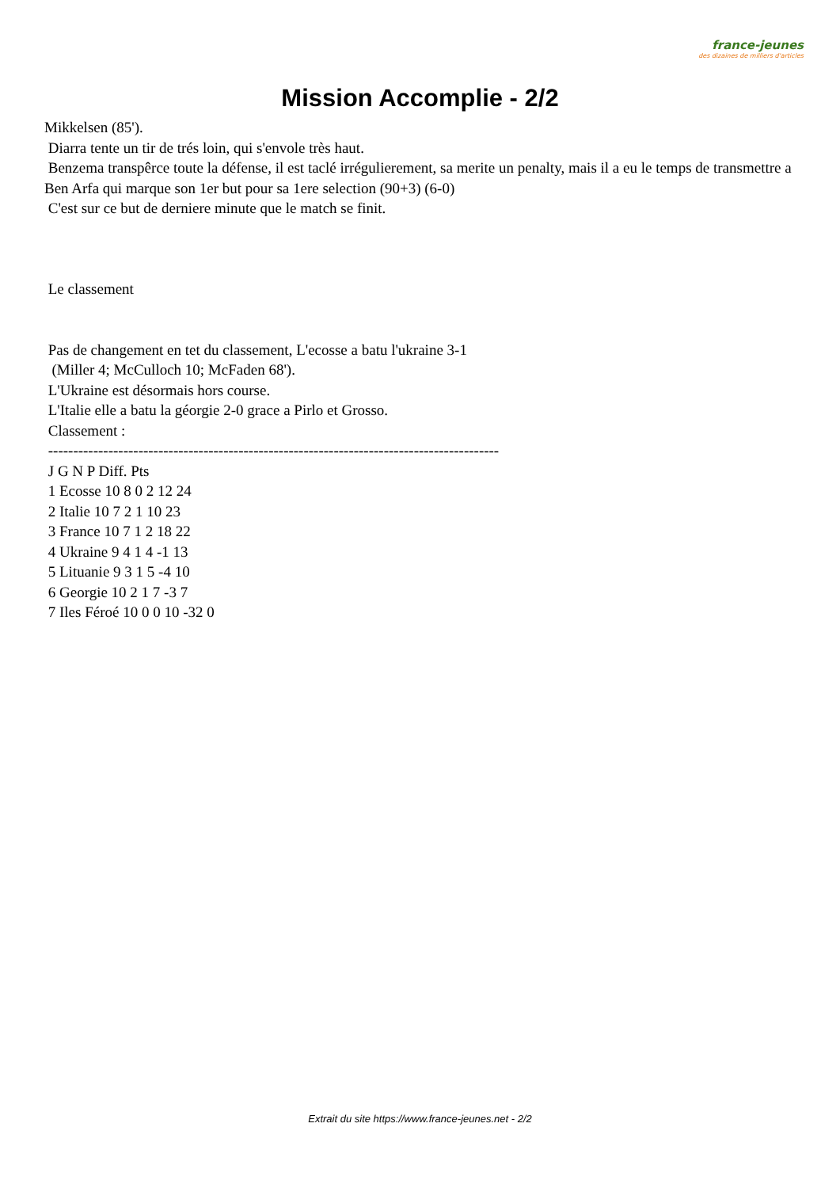france-jeunes
des dizaines de milliers d'articles
Mission Accomplie - 2/2
Mikkelsen (85').
Diarra tente un tir de trés loin, qui s'envole très haut.
Benzema transpêrce toute la défense, il est taclé irrégulierement, sa merite un penalty, mais il a eu le temps de transmettre a Ben Arfa qui marque son 1er but pour sa 1ere selection (90+3) (6-0)
C'est sur ce but de derniere minute que le match se finit.
Le classement
Pas de changement en tet du classement, L'ecosse a batu l'ukraine 3-1
(Miller 4; McCulloch 10; McFaden 68').
L'Ukraine est désormais hors course.
L'Italie elle a batu la géorgie 2-0 grace a Pirlo et Grosso.
Classement :
------------------------------------------------------------------------------------------
J G N P Diff. Pts
1 Ecosse 10 8 0 2 12 24
2 Italie 10 7 2 1 10 23
3 France 10 7 1 2 18 22
4 Ukraine 9 4 1 4 -1 13
5 Lituanie 9 3 1 5 -4 10
6 Georgie 10 2 1 7 -3 7
7 Iles Féroé 10 0 0 10 -32 0
Extrait du site https://www.france-jeunes.net - 2/2